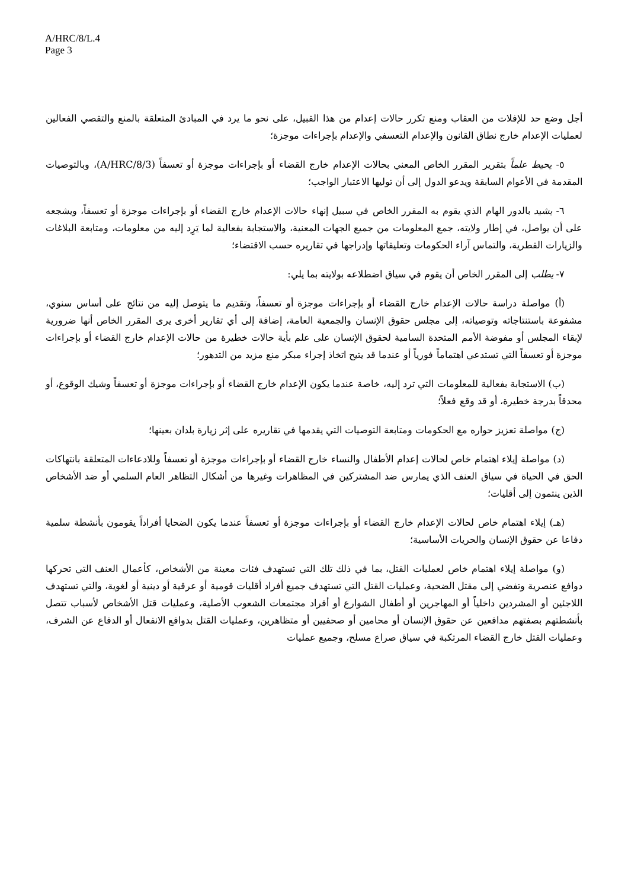A/HRC/8/L.4
Page 3
أجل وضع حد للإفلات من العقاب ومنع تكرر حالات إعدام من هذا القبيل، على نحو ما يرد في المبادئ المتعلقة بالمنع والتقصي الفعالين لعمليات الإعدام خارج نطاق القانون والإعدام التعسفي والإعدام بإجراءات موجزة؛
٥- يحيط علماً بتقرير المقرر الخاص المعني بحالات الإعدام خارج القضاء أو بإجراءات موجزة أو تعسفاً (A/HRC/8/3)، وبالتوصيات المقدمة في الأعوام السابقة ويدعو الدول إلى أن توليها الاعتبار الواجب؛
٦- يشيد بالدور الهام الذي يقوم به المقرر الخاص في سبيل إنهاء حالات الإعدام خارج القضاء أو بإجراءات موجزة أو تعسفاً، ويشجعه على أن يواصل، في إطار ولايته، جمع المعلومات من جميع الجهات المعنية، والاستجابة بفعالية لما يَرِد إليه من معلومات، ومتابعة البلاغات والزيارات القطرية، والتماس آراء الحكومات وتعليقاتها وإدراجها في تقاريره حسب الاقتضاء؛
٧- يطلب إلى المقرر الخاص أن يقوم في سياق اضطلاعه بولايته بما يلي:
(أ) مواصلة دراسة حالات الإعدام خارج القضاء أو بإجراءات موجزة أو تعسفاً، وتقديم ما يتوصل إليه من نتائج على أساس سنوي، مشفوعة باستنتاجاته وتوصياته، إلى مجلس حقوق الإنسان والجمعية العامة، إضافة إلى أي تقارير أخرى يرى المقرر الخاص أنها ضرورية لإبقاء المجلس أو مفوضة الأمم المتحدة السامية لحقوق الإنسان على علم بأية حالات خطيرة من حالات الإعدام خارج القضاء أو بإجراءات موجزة أو تعسفاً التي تستدعي اهتماماً فورياً أو عندما قد يتيح اتخاذ إجراء مبكر منع مزيد من التدهور؛
(ب) الاستجابة بفعالية للمعلومات التي ترد إليه، خاصة عندما يكون الإعدام خارج القضاء أو بإجراءات موجزة أو تعسفاً وشيك الوقوع، أو محدقاً بدرجة خطيرة، أو قد وقع فعلاً؛
(ج) مواصلة تعزيز حواره مع الحكومات ومتابعة التوصيات التي يقدمها في تقاريره على إثر زيارة بلدان بعينها؛
(د) مواصلة إيلاء اهتمام خاص لحالات إعدام الأطفال والنساء خارج القضاء أو بإجراءات موجزة أو تعسفاً وللادعاءات المتعلقة بانتهاكات الحق في الحياة في سياق العنف الذي يمارس ضد المشتركين في المظاهرات وغيرها من أشكال التظاهر العام السلمي أو ضد الأشخاص الذين ينتمون إلى أقليات؛
(هـ) إيلاء اهتمام خاص لحالات الإعدام خارج القضاء أو بإجراءات موجزة أو تعسفاً عندما يكون الضحايا أفراداً يقومون بأنشطة سلمية دفاعا عن حقوق الإنسان والحريات الأساسية؛
(و) مواصلة إيلاء اهتمام خاص لعمليات القتل، بما في ذلك تلك التي تستهدف فئات معينة من الأشخاص، كأعمال العنف التي تحركها دوافع عنصرية وتفضي إلى مقتل الضحية، وعمليات القتل التي تستهدف جميع أفراد أقليات قومية أو عرقية أو دينية أو لغوية، والتي تستهدف اللاجئين أو المشردين داخلياً أو المهاجرين أو أطفال الشوارع أو أفراد مجتمعات الشعوب الأصلية، وعمليات قتل الأشخاص لأسباب تتصل بأنشطتهم بصفتهم مدافعين عن حقوق الإنسان أو محامين أو صحفيين أو متظاهرين، وعمليات القتل بدوافع الانفعال أو الدفاع عن الشرف، وعمليات القتل خارج القضاء المرتكبة في سياق صراع مسلح، وجميع عمليات